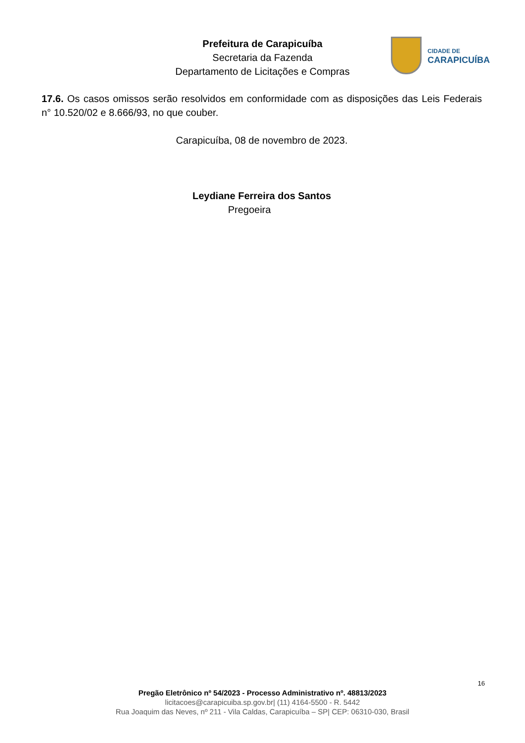Prefeitura de Carapicuíba
Secretaria da Fazenda
Departamento de Licitações e Compras
CIDADE DE
CARAPICUÍBA
17.6. Os casos omissos serão resolvidos em conformidade com as disposições das Leis Federais n° 10.520/02 e 8.666/93, no que couber.
Carapicuíba, 08 de novembro de 2023.
Leydiane Ferreira dos Santos
Pregoeira
16
Pregão Eletrônico nº 54/2023 - Processo Administrativo nº. 48813/2023
licitacoes@carapicuiba.sp.gov.br| (11) 4164-5500 - R. 5442
Rua Joaquim das Neves, nº 211 - Vila Caldas, Carapicuíba – SP| CEP: 06310-030, Brasil